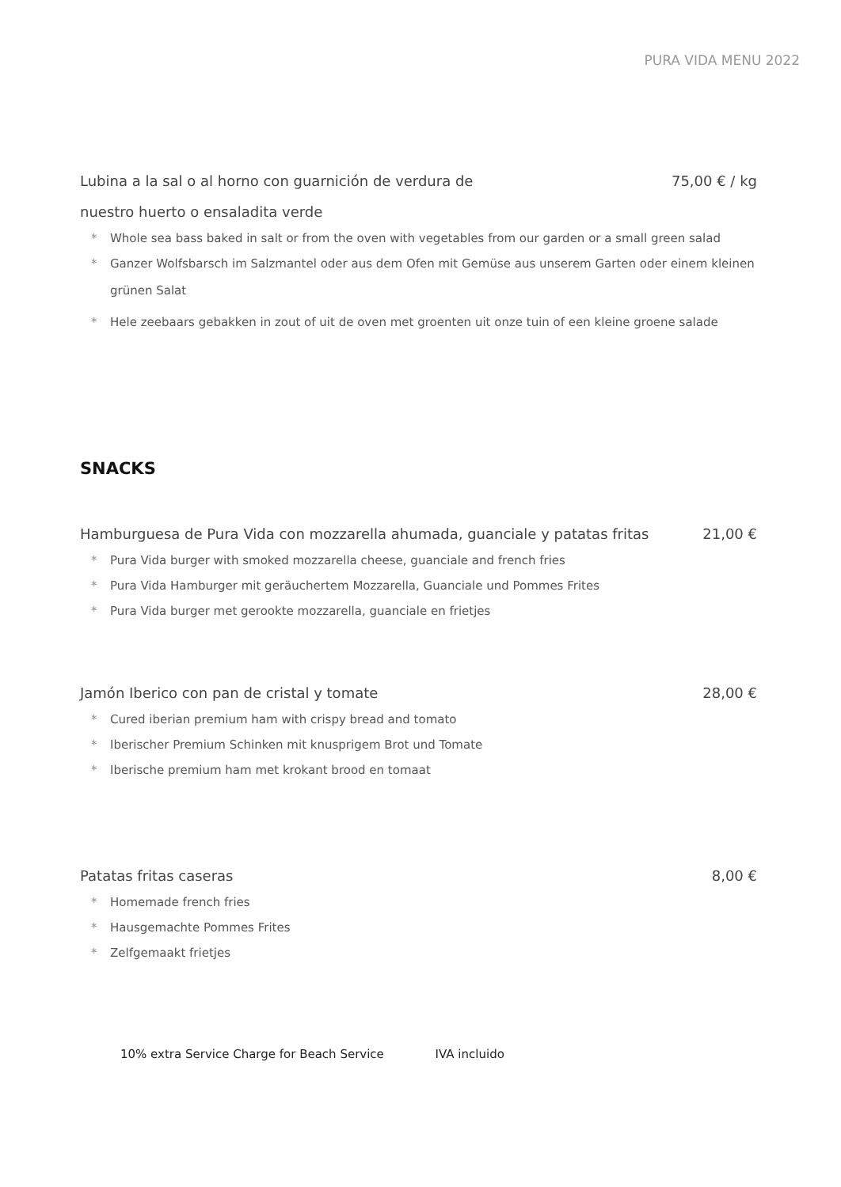PURA VIDA MENU 2022
Lubina a la sal o al horno con guarnición de verdura de 75,00 € / kg
nuestro huerto o ensaladita verde
* Whole sea bass baked in salt or from the oven with vegetables from our garden or a small green salad
* Ganzer Wolfsbarsch im Salzmantel oder aus dem Ofen mit Gemüse aus unserem Garten oder einem kleinen grünen Salat
* Hele zeebaars gebakken in zout of uit de oven met groenten uit onze tuin of een kleine groene salade
SNACKS
Hamburguesa de Pura Vida con mozzarella ahumada, guanciale y patatas fritas 21,00 €
* Pura Vida burger with smoked mozzarella cheese, guanciale and french fries
* Pura Vida Hamburger mit geräuchertem Mozzarella, Guanciale und Pommes Frites
* Pura Vida burger met gerookte mozzarella, guanciale en frietjes
Jamón Iberico con pan de cristal y tomate 28,00 €
* Cured iberian premium ham with crispy bread and tomato
* Iberischer Premium Schinken mit knusprigem Brot und Tomate
* Iberische premium ham met krokant brood en tomaat
Patatas fritas caseras 8,00 €
* Homemade french fries
* Hausgemachte Pommes Frites
* Zelfgemaakt frietjes
10% extra Service Charge for Beach Service IVA incluido